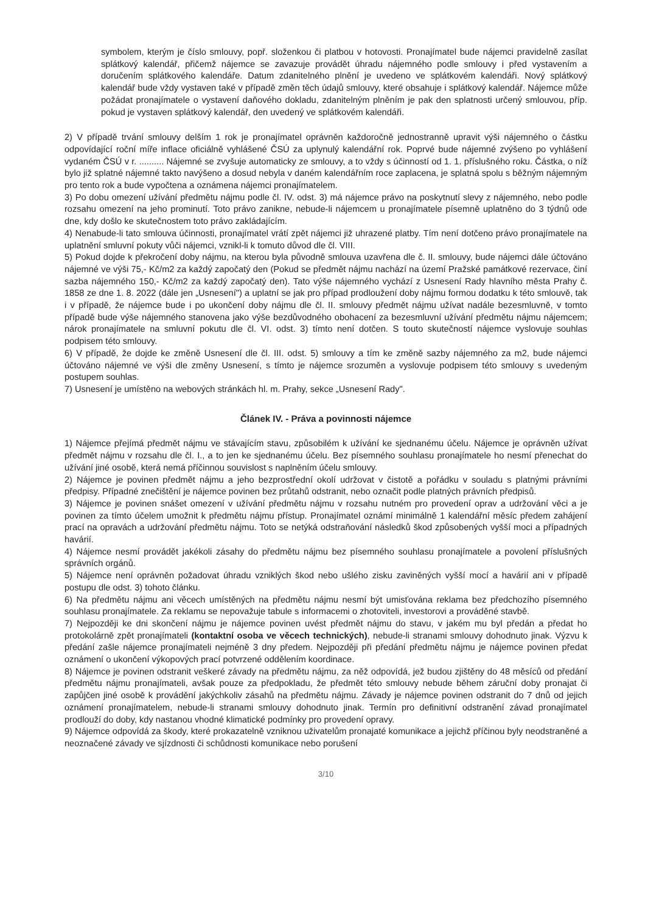symbolem, kterým je číslo smlouvy, popř. složenkou či platbou v hotovosti. Pronajímatel bude nájemci pravidelně zasílat splátkový kalendář, přičemž nájemce se zavazuje provádět úhradu nájemného podle smlouvy i před vystavením a doručením splátkového kalendáře. Datum zdanitelného plnění je uvedeno ve splátkovém kalendáři. Nový splátkový kalendář bude vždy vystaven také v případě změn těch údajů smlouvy, které obsahuje i splátkový kalendář. Nájemce může požádat pronajímatele o vystavení daňového dokladu, zdanitelným plněním je pak den splatnosti určený smlouvou, příp. pokud je vystaven splátkový kalendář, den uvedený ve splátkovém kalendáři.
2) V případě trvání smlouvy delším 1 rok je pronajímatel oprávněn každoročně jednostranně upravit výši nájemného o částku odpovídající roční míře inflace oficiálně vyhlášené ČSÚ za uplynulý kalendářní rok. Poprvé bude nájemné zvýšeno po vyhlášení vydaném ČSÚ v r. .......... Nájemné se zvyšuje automaticky ze smlouvy, a to vždy s účinností od 1. 1. příslušného roku. Částka, o níž bylo již splatné nájemné takto navýšeno a dosud nebyla v daném kalendářním roce zaplacena, je splatná spolu s běžným nájemným pro tento rok a bude vypočtena a oznámena nájemci pronajímatelem.
3) Po dobu omezení užívání předmětu nájmu podle čl. IV. odst. 3) má nájemce právo na poskytnutí slevy z nájemného, nebo podle rozsahu omezení na jeho prominutí. Toto právo zanikne, nebude-li nájemcem u pronajímatele písemně uplatněno do 3 týdnů ode dne, kdy došlo ke skutečnostem toto právo zakládajícím.
4) Nenabude-li tato smlouva účinnosti, pronajímatel vrátí zpět nájemci již uhrazené platby. Tím není dotčeno právo pronajímatele na uplatnění smluvní pokuty vůči nájemci, vznikl-li k tomuto důvod dle čl. VIII.
5) Pokud dojde k překročení doby nájmu, na kterou byla původně smlouva uzavřena dle č. II. smlouvy, bude nájemci dále účtováno nájemné ve výši 75,- Kč/m2 za každý započatý den (Pokud se předmět nájmu nachází na území Pražské památkové rezervace, činí sazba nájemného 150,- Kč/m2 za každý započatý den). Tato výše nájemného vychází z Usnesení Rady hlavního města Prahy č. 1858 ze dne 1. 8. 2022 (dále jen „Usnesení") a uplatní se jak pro případ prodloužení doby nájmu formou dodatku k této smlouvě, tak i v případě, že nájemce bude i po ukončení doby nájmu dle čl. II. smlouvy předmět nájmu užívat nadále bezesmluvně, v tomto případě bude výše nájemného stanovena jako výše bezdůvodného obohacení za bezesmluvní užívání předmětu nájmu nájemcem; nárok pronajímatele na smluvní pokutu dle čl. VI. odst. 3) tímto není dotčen. S touto skutečností nájemce vyslovuje souhlas podpisem této smlouvy.
6) V případě, že dojde ke změně Usnesení dle čl. III. odst. 5) smlouvy a tím ke změně sazby nájemného za m2, bude nájemci účtováno nájemné ve výši dle změny Usnesení, s tímto je nájemce srozuměn a vyslovuje podpisem této smlouvy s uvedeným postupem souhlas.
7) Usnesení je umístěno na webových stránkách hl. m. Prahy, sekce „Usnesení Rady".
Článek IV. - Práva a povinnosti nájemce
1) Nájemce přejímá předmět nájmu ve stávajícím stavu, způsobilém k užívání ke sjednanému účelu. Nájemce je oprávněn užívat předmět nájmu v rozsahu dle čl. I., a to jen ke sjednanému účelu. Bez písemného souhlasu pronajímatele ho nesmí přenechat do užívání jiné osobě, která nemá příčinnou souvislost s naplněním účelu smlouvy.
2) Nájemce je povinen předmět nájmu a jeho bezprostřední okolí udržovat v čistotě a pořádku v souladu s platnými právními předpisy. Případné znečištění je nájemce povinen bez průtahů odstranit, nebo označit podle platných právních předpisů.
3) Nájemce je povinen snášet omezení v užívání předmětu nájmu v rozsahu nutném pro provedení oprav a udržování věci a je povinen za tímto účelem umožnit k předmětu nájmu přístup. Pronajímatel oznámí minimálně 1 kalendářní měsíc předem zahájení prací na opravách a udržování předmětu nájmu. Toto se netýká odstraňování následků škod způsobených vyšší moci a případných havárií.
4) Nájemce nesmí provádět jakékoli zásahy do předmětu nájmu bez písemného souhlasu pronajímatele a povolení příslušných správních orgánů.
5) Nájemce není oprávněn požadovat úhradu vzniklých škod nebo ušlého zisku zaviněných vyšší mocí a havárií ani v případě postupu dle odst. 3) tohoto článku.
6) Na předmětu nájmu ani věcech umístěných na předmětu nájmu nesmí být umisťována reklama bez předchozího písemného souhlasu pronajímatele. Za reklamu se nepovažuje tabule s informacemi o zhotoviteli, investorovi a prováděné stavbě.
7) Nejpozději ke dni skončení nájmu je nájemce povinen uvést předmět nájmu do stavu, v jakém mu byl předán a předat ho protokolárně zpět pronajímateli (kontaktní osoba ve věcech technických), nebude-li stranami smlouvy dohodnuto jinak. Výzvu k předání zašle nájemce pronajímateli nejméně 3 dny předem. Nejpozději při předání předmětu nájmu je nájemce povinen předat oznámení o ukončení výkopových prací potvrzené oddělením koordinace.
8) Nájemce je povinen odstranit veškeré závady na předmětu nájmu, za něž odpovídá, jež budou zjištěny do 48 měsíců od předání předmětu nájmu pronajímateli, avšak pouze za předpokladu, že předmět této smlouvy nebude během záruční doby pronajat či zapůjčen jiné osobě k provádění jakýchkoliv zásahů na předmětu nájmu. Závady je nájemce povinen odstranit do 7 dnů od jejich oznámení pronajímatelem, nebude-li stranami smlouvy dohodnuto jinak. Termín pro definitivní odstranění závad pronajímatel prodlouží do doby, kdy nastanou vhodné klimatické podmínky pro provedení opravy.
9) Nájemce odpovídá za škody, které prokazatelně vzniknou uživatelům pronajaté komunikace a jejichž příčinou byly neodstraněné a neoznačené závady ve sjízdnosti či schůdnosti komunikace nebo porušení
3/10